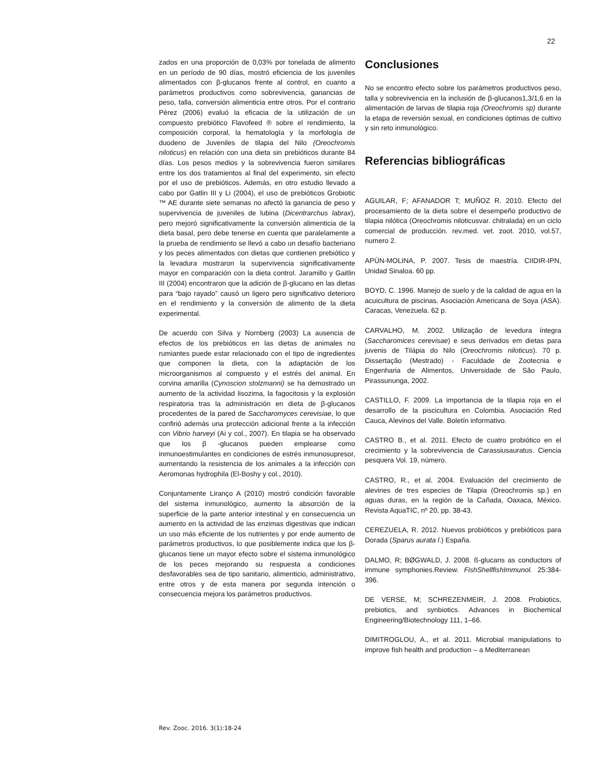22
zados en una proporción de 0,03% por tonelada de alimento en un período de 90 días, mostró eficiencia de los juveniles alimentados con β-glucanos frente al control, en cuanto a parámetros productivos como sobrevivencia, ganancias de peso, talla, conversión alimenticia entre otros. Por el contrario Pérez (2006) evaluó la eficacia de la utilización de un compuesto prebiótico Flavofeed ® sobre el rendimiento, la composición corporal, la hematología y la morfología de duodeno de Juveniles de tilapia del Nilo (Oreochromis niloticus) en relación con una dieta sin prebióticos durante 84 días. Los pesos medios y la sobrevivencia fueron similares entre los dos tratamientos al final del experimento, sin efecto por el uso de prebióticos. Además, en otro estudio llevado a cabo por Gatlin III y Li (2004), el uso de prebióticos Grobiotic ™ AE durante siete semanas no afectó la ganancia de peso y supervivencia de juveniles de lubina (Dicentrarchus labrax), pero mejoró significativamente la conversión alimenticia de la dieta basal, pero debe tenerse en cuenta que paralelamente a la prueba de rendimiento se llevó a cabo un desafío bacteriano y los peces alimentados con dietas que contienen prebiótico y la levadura mostraron la supervivencia significativamente mayor en comparación con la dieta control. Jaramillo y Gaitlin III (2004) encontraron que la adición de β-glucano en las dietas para “bajo rayado” causó un ligero pero significativo deterioro en el rendimiento y la conversión de alimento de la dieta experimental.
De acuerdo con Silva y Nornberg (2003) La ausencia de efectos de los prebióticos en las dietas de animales no rumiantes puede estar relacionado con el tipo de ingredientes que componen la dieta, con la adaptación de los microorganismos al compuesto y el estrés del animal. En corvina amarilla (Cynoscion stolzmanni) se ha demostrado un aumento de la actividad lisozima, la fagocitosis y la explosión respiratoria tras la administración en dieta de β-glucanos procedentes de la pared de Saccharomyces cerevisiae, lo que confirió además una protección adicional frente a la infección con Vibrio harveyi (Ai y col., 2007). En tilapia se ha observado que los β -glucanos pueden emplearse como inmunoestimulantes en condiciones de estrés inmunosupresor, aumentando la resistencia de los animales a la infección con Aeromonas hydrophila (El-Boshy y col., 2010).
Conjuntamente Liranço A (2010) mostró condición favorable del sistema inmunológico, aumento la absorción de la superficie de la parte anterior intestinal y en consecuencia un aumento en la actividad de las enzimas digestivas que indican un uso más eficiente de los nutrientes y por ende aumento de parámetros productivos, lo que posiblemente indica que los β-glucanos tiene un mayor efecto sobre el sistema inmunológico de los peces mejorando su respuesta a condiciones desfavorables sea de tipo sanitario, alimenticio, administrativo, entre otros y de esta manera por segunda intención o consecuencia mejora los parámetros productivos.
Conclusiones
No se encontro efecto sobre los parámetros productivos peso, talla y sobrevivencia en la inclusión de β-glucanos1,3/1,6 en la alimentación de larvas de tilapia roja (Oreochromis sp) durante la etapa de reversión sexual, en condiciones óptimas de cultivo y sin reto inmunológico.
Referencias bibliográficas
AGUILAR, F; AFANADOR T; MUÑOZ R. 2010. Efecto del procesamiento de la dieta sobre el desempeño productivo de tilapia nilótica (Oreochromis niloticusvar. chitralada) en un ciclo comercial de producción. rev.med. vet. zoot. 2010, vol.57, numero 2.
APÚN-MOLINA, P. 2007. Tesis de maestría. CIIDIR-IPN, Unidad Sinaloa. 60 pp.
BOYD, C. 1996. Manejo de suelo y de la calidad de agua en la acuicultura de piscinas. Asociación Americana de Soya (ASA). Caracas, Venezuela. 62 p.
CARVALHO, M. 2002. Utilização de levedura íntegra (Saccharomices cerevisae) e seus derivados em dietas para juvenis de Tilápia do Nilo (Oreochromis niloticus). 70 p. Dissertação (Mestrado) - Faculdade de Zootecnia e Engenharia de Alimentos, Universidade de São Paulo, Pirassununga, 2002.
CASTILLO, F. 2009. La importancia de la tilapia roja en el desarrollo de la piscicultura en Colombia. Asociación Red Cauca, Alevinos del Valle. Boletín informativo.
CASTRO B., et al. 2011. Efecto de cuatro probiótico en el crecimiento y la sobrevivencia de Carassiusauratus. Ciencia pesquera Vol. 19, número.
CASTRO, R., et al. 2004. Evaluación del crecimiento de alevines de tres especies de Tilapia (Oreochromis sp.) en aguas duras, en la región de la Cañada, Oaxaca, México. Revista AquaTIC, nº 20, pp. 38-43.
CEREZUELA, R. 2012. Nuevos probióticos y prebióticos para Dorada (Sparus aurata l.) España.
DALMO, R; BØGWALD, J. 2008. ß-glucans as conductors of immune symphonies.Review. FishShellfishImmunol. 25:384-396.
DE VERSE, M; SCHREZENMEIR, J. 2008. Probiotics, prebiotics, and synbiotics. Advances in Biochemical Engineering/Biotechnology 111, 1–66.
DIMITROGLOU, A., et al. 2011. Microbial manipulations to improve fish health and production – a Mediterranean
Rev. Zooc. 2016. 3(1):18-24